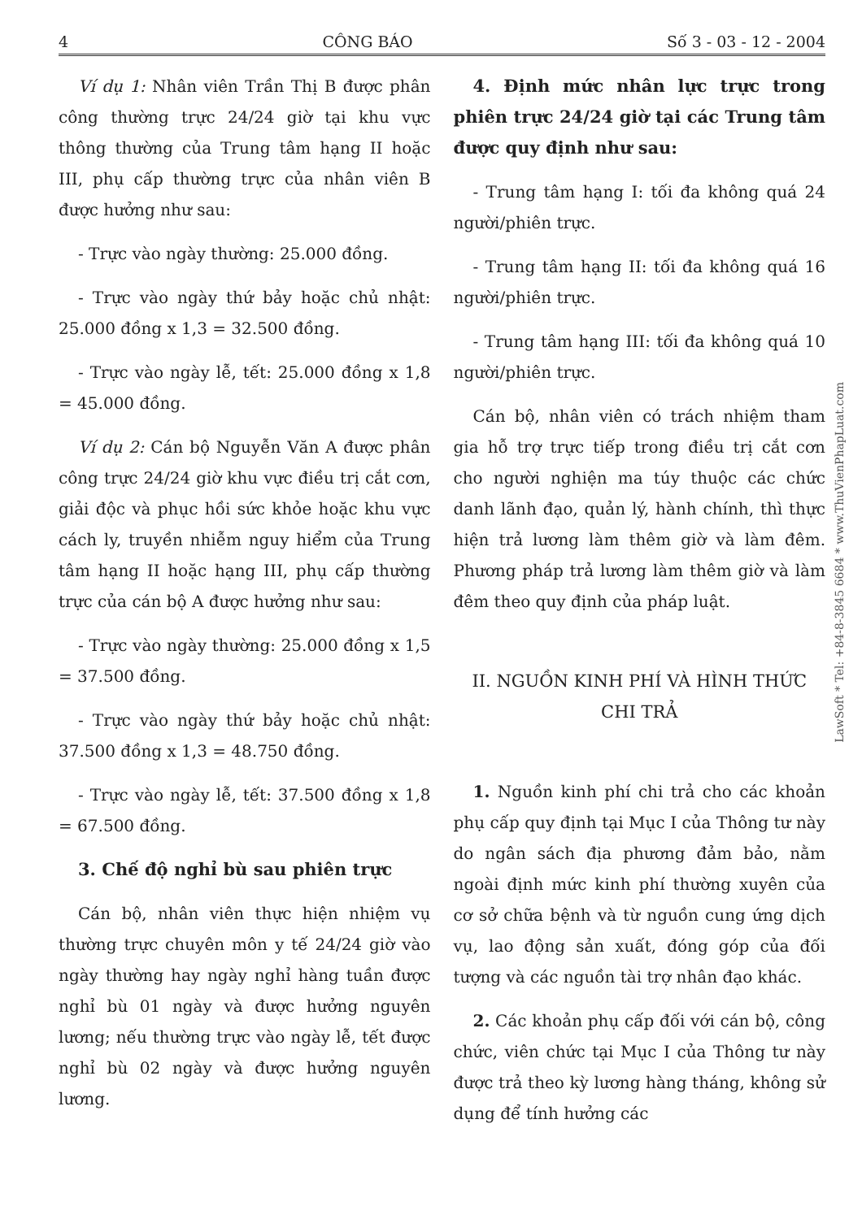4 CÔNG BÁO Số 3 - 03 - 12 - 2004
Ví dụ 1: Nhân viên Trần Thị B được phân công thường trực 24/24 giờ tại khu vực thông thường của Trung tâm hạng II hoặc III, phụ cấp thường trực của nhân viên B được hưởng như sau:
- Trực vào ngày thường: 25.000 đồng.
- Trực vào ngày thứ bảy hoặc chủ nhật: 25.000 đồng x 1,3 = 32.500 đồng.
- Trực vào ngày lễ, tết: 25.000 đồng x 1,8 = 45.000 đồng.
Ví dụ 2: Cán bộ Nguyễn Văn A được phân công trực 24/24 giờ khu vực điều trị cắt cơn, giải độc và phục hồi sức khỏe hoặc khu vực cách ly, truyền nhiễm nguy hiểm của Trung tâm hạng II hoặc hạng III, phụ cấp thường trực của cán bộ A được hưởng như sau:
- Trực vào ngày thường: 25.000 đồng x 1,5 = 37.500 đồng.
- Trực vào ngày thứ bảy hoặc chủ nhật: 37.500 đồng x 1,3 = 48.750 đồng.
- Trực vào ngày lễ, tết: 37.500 đồng x 1,8 = 67.500 đồng.
3. Chế độ nghỉ bù sau phiên trực
Cán bộ, nhân viên thực hiện nhiệm vụ thường trực chuyên môn y tế 24/24 giờ vào ngày thường hay ngày nghỉ hàng tuần được nghỉ bù 01 ngày và được hưởng nguyên lương; nếu thường trực vào ngày lễ, tết được nghỉ bù 02 ngày và được hưởng nguyên lương.
4. Định mức nhân lực trực trong phiên trực 24/24 giờ tại các Trung tâm được quy định như sau:
- Trung tâm hạng I: tối đa không quá 24 người/phiên trực.
- Trung tâm hạng II: tối đa không quá 16 người/phiên trực.
- Trung tâm hạng III: tối đa không quá 10 người/phiên trực.
Cán bộ, nhân viên có trách nhiệm tham gia hỗ trợ trực tiếp trong điều trị cắt cơn cho người nghiện ma túy thuộc các chức danh lãnh đạo, quản lý, hành chính, thì thực hiện trả lương làm thêm giờ và làm đêm. Phương pháp trả lương làm thêm giờ và làm đêm theo quy định của pháp luật.
II. NGUỒN KINH PHÍ VÀ HÌNH THỨC CHI TRẢ
1. Nguồn kinh phí chi trả cho các khoản phụ cấp quy định tại Mục I của Thông tư này do ngân sách địa phương đảm bảo, nằm ngoài định mức kinh phí thường xuyên của cơ sở chữa bệnh và từ nguồn cung ứng dịch vụ, lao động sản xuất, đóng góp của đối tượng và các nguồn tài trợ nhân đạo khác.
2. Các khoản phụ cấp đối với cán bộ, công chức, viên chức tại Mục I của Thông tư này được trả theo kỳ lương hàng tháng, không sử dụng để tính hưởng các
LawSoft * Tel: +84-8-3845 6684 * www.ThuVienPhapLuat.com